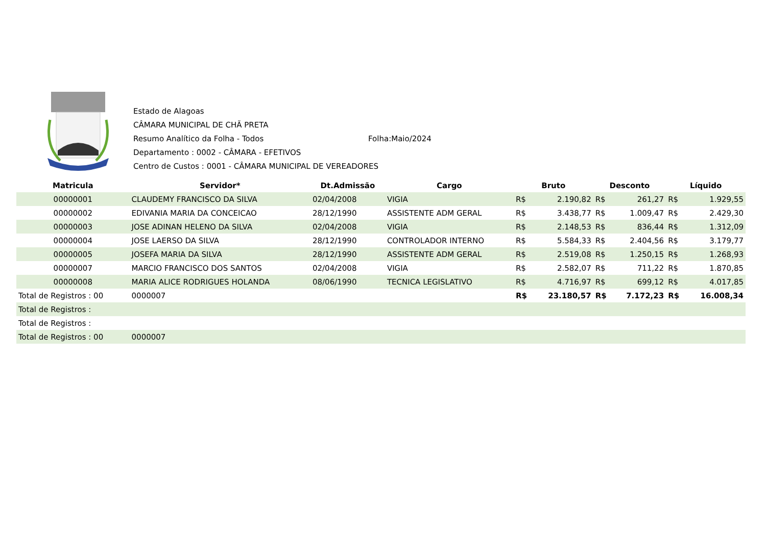Estado de Alagoas
CÂMARA MUNICIPAL DE CHÃ PRETA
Resumo Analítico da Folha - Todos Folha:Maio/2024
Departamento : 0002 - CÂMARA - EFETIVOS
Centro de Custos : 0001 - CÂMARA MUNICIPAL DE VEREADORES
| Matricula | Servidor* | Dt.Admissão | Cargo | Bruto | | Desconto | | Líquido | |
| --- | --- | --- | --- | --- | --- | --- | --- | --- | --- |
| 00000001 | CLAUDEMY FRANCISCO DA SILVA | 02/04/2008 | VIGIA | R$ | 2.190,82 | R$ | 261,27 | R$ | 1.929,55 |
| 00000002 | EDIVANIA MARIA DA CONCEICAO | 28/12/1990 | ASSISTENTE ADM GERAL | R$ | 3.438,77 | R$ | 1.009,47 | R$ | 2.429,30 |
| 00000003 | JOSE ADINAN HELENO DA SILVA | 02/04/2008 | VIGIA | R$ | 2.148,53 | R$ | 836,44 | R$ | 1.312,09 |
| 00000004 | JOSE LAERSO DA SILVA | 28/12/1990 | CONTROLADOR INTERNO | R$ | 5.584,33 | R$ | 2.404,56 | R$ | 3.179,77 |
| 00000005 | JOSEFA MARIA DA SILVA | 28/12/1990 | ASSISTENTE ADM GERAL | R$ | 2.519,08 | R$ | 1.250,15 | R$ | 1.268,93 |
| 00000007 | MARCIO FRANCISCO DOS SANTOS | 02/04/2008 | VIGIA | R$ | 2.582,07 | R$ | 711,22 | R$ | 1.870,85 |
| 00000008 | MARIA ALICE RODRIGUES HOLANDA | 08/06/1990 | TECNICA LEGISLATIVO | R$ | 4.716,97 | R$ | 699,12 | R$ | 4.017,85 |
| Total de Registros : 00 | 0000007 | | | R$ | 23.180,57 | R$ | 7.172,23 | R$ | 16.008,34 |
| Total de Registros : | | | | | | | | | |
| Total de Registros : | | | | | | | | | |
| Total de Registros : 00 | 0000007 | | | | | | | | |